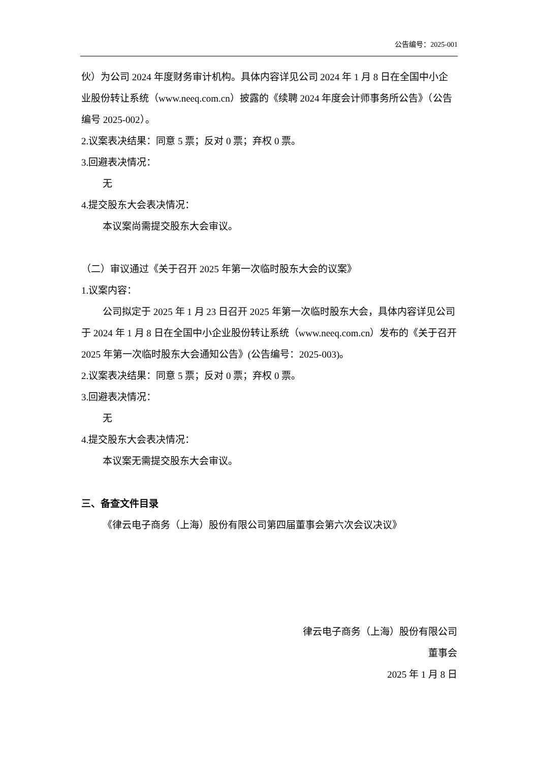公告编号：2025-001
伙）为公司 2024 年度财务审计机构。具体内容详见公司 2024 年 1 月 8 日在全国中小企业股份转让系统（www.neeq.com.cn）披露的《续聘 2024 年度会计师事务所公告》（公告编号 2025-002）。
2.议案表决结果：同意 5 票；反对 0 票；弃权 0 票。
3.回避表决情况：
无
4.提交股东大会表决情况：
本议案尚需提交股东大会审议。
（二）审议通过《关于召开 2025 年第一次临时股东大会的议案》
1.议案内容：
公司拟定于 2025 年 1 月 23 日召开 2025 年第一次临时股东大会，具体内容详见公司于 2024 年 1 月 8 日在全国中小企业股份转让系统（www.neeq.com.cn）发布的《关于召开 2025 年第一次临时股东大会通知公告》(公告编号：2025-003)。
2.议案表决结果：同意 5 票；反对 0 票；弃权 0 票。
3.回避表决情况：
无
4.提交股东大会表决情况：
本议案无需提交股东大会审议。
三、备查文件目录
《律云电子商务（上海）股份有限公司第四届董事会第六次会议决议》
律云电子商务（上海）股份有限公司
董事会
2025 年 1 月 8 日